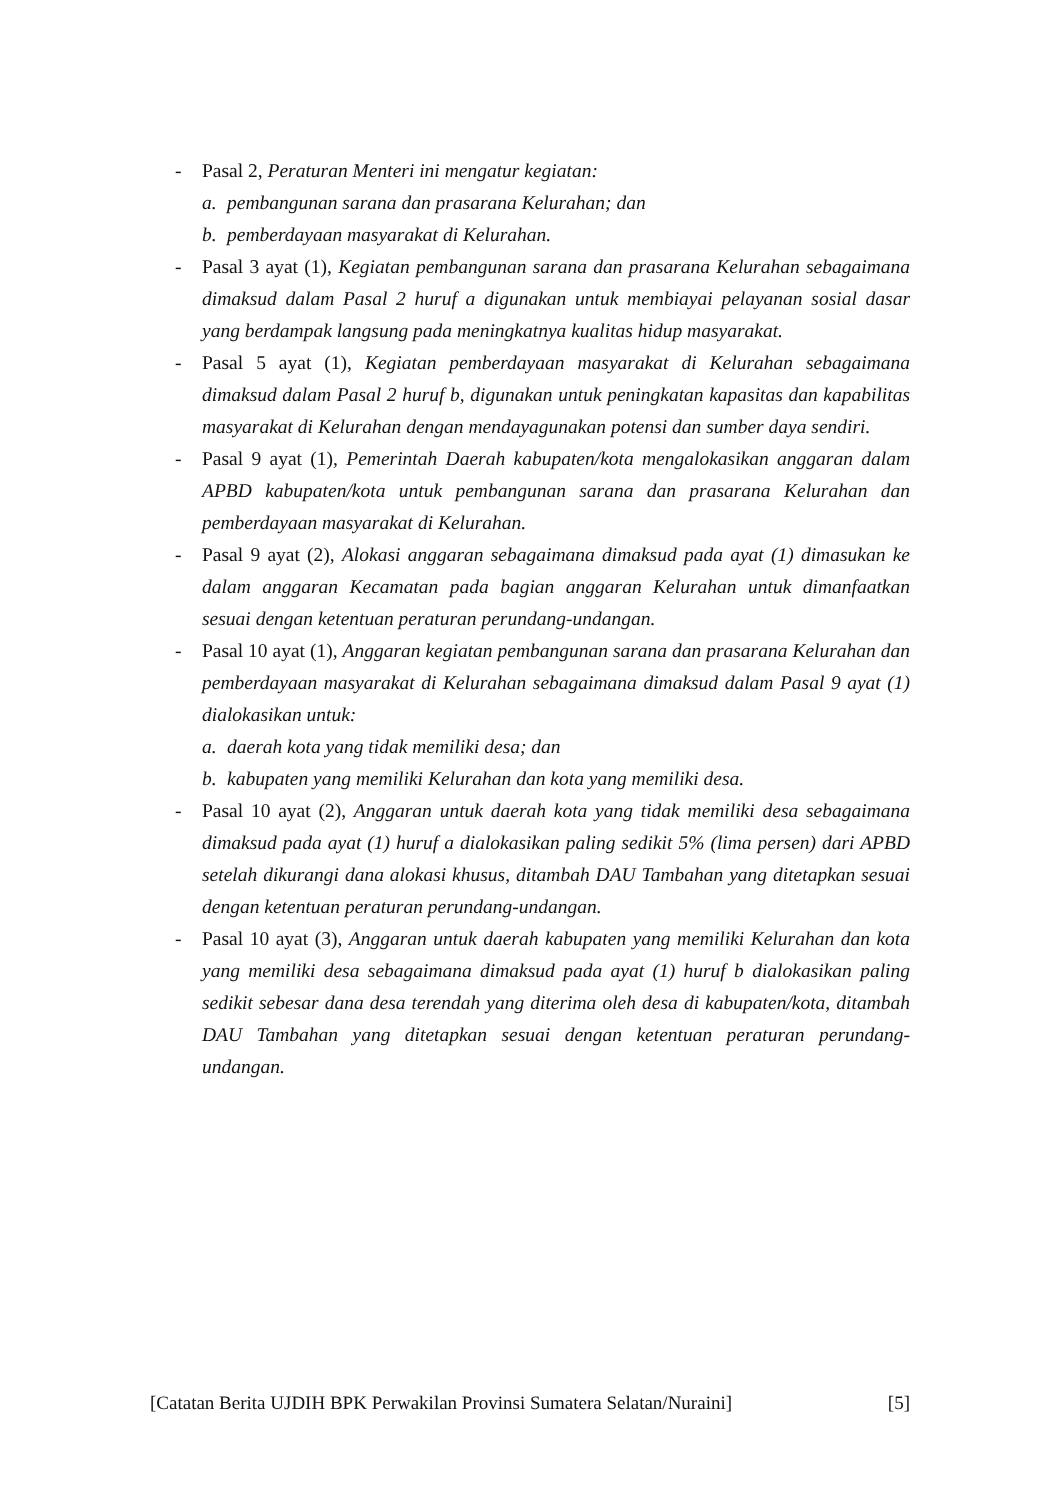- Pasal 2, Peraturan Menteri ini mengatur kegiatan:
a. pembangunan sarana dan prasarana Kelurahan; dan
b. pemberdayaan masyarakat di Kelurahan.
- Pasal 3 ayat (1), Kegiatan pembangunan sarana dan prasarana Kelurahan sebagaimana dimaksud dalam Pasal 2 huruf a digunakan untuk membiayai pelayanan sosial dasar yang berdampak langsung pada meningkatnya kualitas hidup masyarakat.
- Pasal 5 ayat (1), Kegiatan pemberdayaan masyarakat di Kelurahan sebagaimana dimaksud dalam Pasal 2 huruf b, digunakan untuk peningkatan kapasitas dan kapabilitas masyarakat di Kelurahan dengan mendayagunakan potensi dan sumber daya sendiri.
- Pasal 9 ayat (1), Pemerintah Daerah kabupaten/kota mengalokasikan anggaran dalam APBD kabupaten/kota untuk pembangunan sarana dan prasarana Kelurahan dan pemberdayaan masyarakat di Kelurahan.
- Pasal 9 ayat (2), Alokasi anggaran sebagaimana dimaksud pada ayat (1) dimasukan ke dalam anggaran Kecamatan pada bagian anggaran Kelurahan untuk dimanfaatkan sesuai dengan ketentuan peraturan perundang-undangan.
- Pasal 10 ayat (1), Anggaran kegiatan pembangunan sarana dan prasarana Kelurahan dan pemberdayaan masyarakat di Kelurahan sebagaimana dimaksud dalam Pasal 9 ayat (1) dialokasikan untuk:
a. daerah kota yang tidak memiliki desa; dan
b. kabupaten yang memiliki Kelurahan dan kota yang memiliki desa.
- Pasal 10 ayat (2), Anggaran untuk daerah kota yang tidak memiliki desa sebagaimana dimaksud pada ayat (1) huruf a dialokasikan paling sedikit 5% (lima persen) dari APBD setelah dikurangi dana alokasi khusus, ditambah DAU Tambahan yang ditetapkan sesuai dengan ketentuan peraturan perundang-undangan.
- Pasal 10 ayat (3), Anggaran untuk daerah kabupaten yang memiliki Kelurahan dan kota yang memiliki desa sebagaimana dimaksud pada ayat (1) huruf b dialokasikan paling sedikit sebesar dana desa terendah yang diterima oleh desa di kabupaten/kota, ditambah DAU Tambahan yang ditetapkan sesuai dengan ketentuan peraturan perundang-undangan.
[Catatan Berita UJDIH BPK Perwakilan Provinsi Sumatera Selatan/Nuraini] [5]